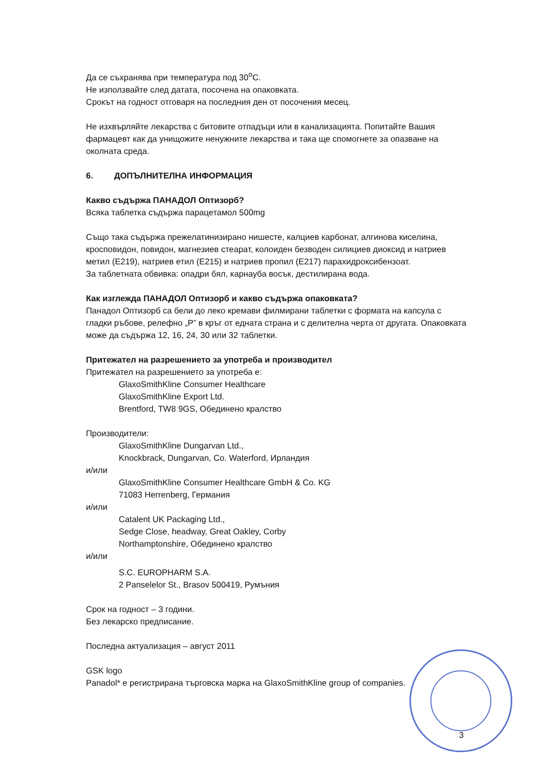Да се съхранява при температура под 30<sup>o</sup>С.
Не използвайте след датата, посочена на опаковката.
Срокът на годност отговаря на последния ден от посочения месец.
Не изхвърляйте лекарства с битовите отпадъци или в канализацията. Попитайте Вашия фармацевт как да унищожите ненужните лекарства и така ще спомогнете за опазване на околната среда.
6. ДОПЪЛНИТЕЛНА ИНФОРМАЦИЯ
Какво съдържа ПАНАДОЛ Оптизорб?
Всяка таблетка съдържа парацетамол 500mg
Също така съдържа прежелатинизирано нишесте, калциев карбонат, алгинова киселина, кросповидон, повидон, магнезиев стеарат, колоиден безводен силициев диоксид и натриев метил (E219), натриев етил (E215) и натриев пропил (E217) парахидроксибензоат.
За таблетната обвивка: опадри бял, карнауба восък, дестилирана вода.
Как изглежда ПАНАДОЛ Оптизорб и какво съдържа опаковката?
Панадол Оптизорб са бели до леко кремави филмирани таблетки с формата на капсула с гладки ръбове, релефно „Р” в кръг от едната страна и с делителна черта от другата. Опаковката може да съдържа 12, 16, 24, 30 или 32 таблетки.
Притежател на разрешението за употреба и производител
Притежател на разрешението за употреба е:
GlaxoSmithKline Consumer Healthcare
GlaxoSmithKline Export Ltd.
Brentford, TW8 9GS, Обединено кралство
Производители:
GlaxoSmithKline Dungarvan Ltd.,
Knockbrack, Dungarvan, Co. Waterford, Ирландия
и/или
GlaxoSmithKline Consumer Healthcare GmbH & Co. KG
71083 Herrenberg, Германия
и/или
Catalent UK Packaging Ltd.,
Sedge Close, headway, Great Oakley, Corby
Northamptonshire, Обединено кралство
и/или
S.C. EUROPHARM S.A.
2 Panselelor St., Brasov 500419, Румъния
Срок на годност – 3 години.
Без лекарско предписание.
Последна актуализация – август 2011
GSK logo
Panadol* е регистрирана търговска марка на GlaxoSmithKline group of companies.
3